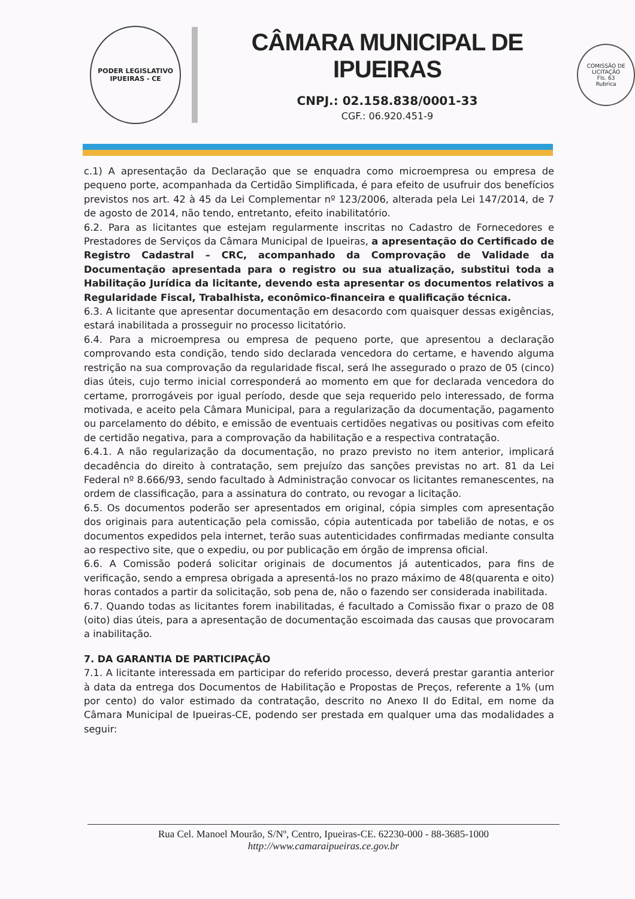PODER LEGISLATIVO
IPUEIRAS - CE
CÂMARA MUNICIPAL DE IPUEIRAS
CNPJ.: 02.158.838/0001-33
CGF.: 06.920.451-9
COMISSÃO DE LICITAÇÃO
Fls. 63
Rubrica
c.1) A apresentação da Declaração que se enquadra como microempresa ou empresa de pequeno porte, acompanhada da Certidão Simplificada, é para efeito de usufruir dos benefícios previstos nos art. 42 à 45 da Lei Complementar nº 123/2006, alterada pela Lei 147/2014, de 7 de agosto de 2014, não tendo, entretanto, efeito inabilitatório.
6.2. Para as licitantes que estejam regularmente inscritas no Cadastro de Fornecedores e Prestadores de Serviços da Câmara Municipal de Ipueiras, a apresentação do Certificado de Registro Cadastral – CRC, acompanhado da Comprovação de Validade da Documentação apresentada para o registro ou sua atualização, substitui toda a Habilitação Jurídica da licitante, devendo esta apresentar os documentos relativos a Regularidade Fiscal, Trabalhista, econômico-financeira e qualificação técnica.
6.3. A licitante que apresentar documentação em desacordo com quaisquer dessas exigências, estará inabilitada a prosseguir no processo licitatório.
6.4. Para a microempresa ou empresa de pequeno porte, que apresentou a declaração comprovando esta condição, tendo sido declarada vencedora do certame, e havendo alguma restrição na sua comprovação da regularidade fiscal, será lhe assegurado o prazo de 05 (cinco) dias úteis, cujo termo inicial corresponderá ao momento em que for declarada vencedora do certame, prorrogáveis por igual período, desde que seja requerido pelo interessado, de forma motivada, e aceito pela Câmara Municipal, para a regularização da documentação, pagamento ou parcelamento do débito, e emissão de eventuais certidões negativas ou positivas com efeito de certidão negativa, para a comprovação da habilitação e a respectiva contratação.
6.4.1. A não regularização da documentação, no prazo previsto no item anterior, implicará decadência do direito à contratação, sem prejuízo das sanções previstas no art. 81 da Lei Federal nº 8.666/93, sendo facultado à Administração convocar os licitantes remanescentes, na ordem de classificação, para a assinatura do contrato, ou revogar a licitação.
6.5. Os documentos poderão ser apresentados em original, cópia simples com apresentação dos originais para autenticação pela comissão, cópia autenticada por tabelião de notas, e os documentos expedidos pela internet, terão suas autenticidades confirmadas mediante consulta ao respectivo site, que o expediu, ou por publicação em órgão de imprensa oficial.
6.6. A Comissão poderá solicitar originais de documentos já autenticados, para fins de verificação, sendo a empresa obrigada a apresentá-los no prazo máximo de 48(quarenta e oito) horas contados a partir da solicitação, sob pena de, não o fazendo ser considerada inabilitada.
6.7. Quando todas as licitantes forem inabilitadas, é facultado a Comissão fixar o prazo de 08 (oito) dias úteis, para a apresentação de documentação escoimada das causas que provocaram a inabilitação.
7. DA GARANTIA DE PARTICIPAÇÃO
7.1. A licitante interessada em participar do referido processo, deverá prestar garantia anterior à data da entrega dos Documentos de Habilitação e Propostas de Preços, referente a 1% (um por cento) do valor estimado da contratação, descrito no Anexo II do Edital, em nome da Câmara Municipal de Ipueiras-CE, podendo ser prestada em qualquer uma das modalidades a seguir:
Rua Cel. Manoel Mourão, S/Nº, Centro, Ipueiras-CE. 62230-000 - 88-3685-1000
http://www.camaraipueiras.ce.gov.br